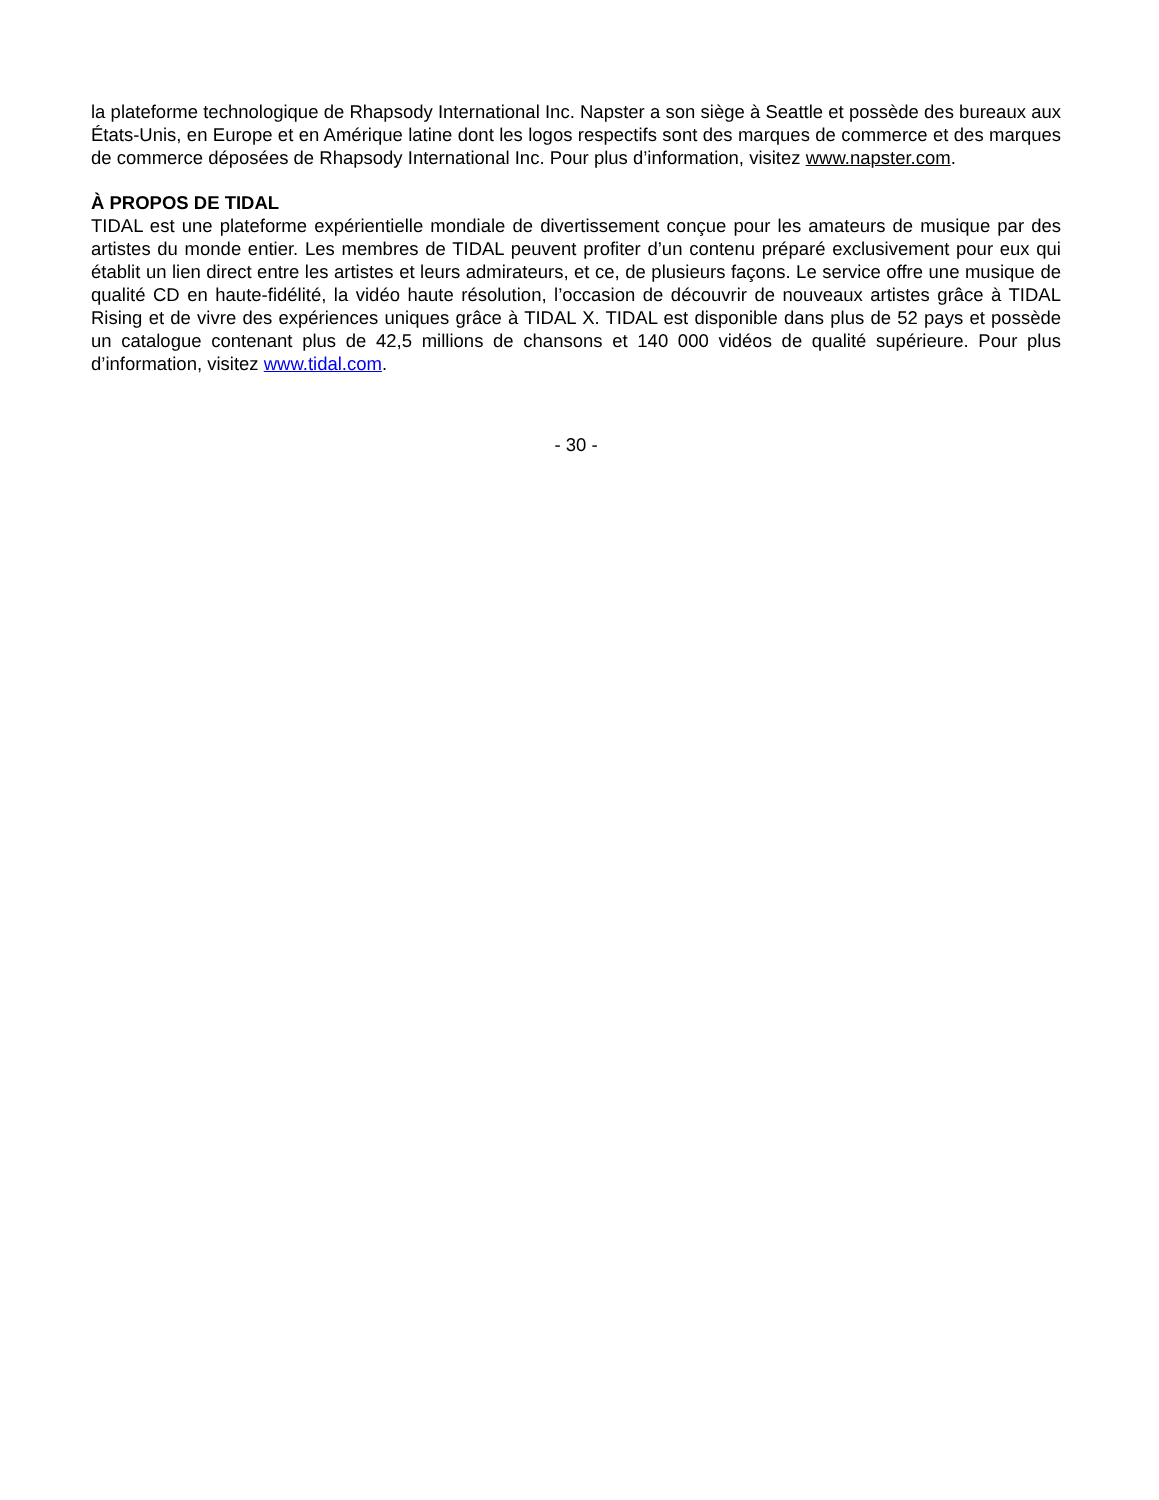la plateforme technologique de Rhapsody International Inc. Napster a son siège à Seattle et possède des bureaux aux États-Unis, en Europe et en Amérique latine dont les logos respectifs sont des marques de commerce et des marques de commerce déposées de Rhapsody International Inc. Pour plus d’information, visitez www.napster.com.
À PROPOS DE TIDAL
TIDAL est une plateforme expérientielle mondiale de divertissement conçue pour les amateurs de musique par des artistes du monde entier. Les membres de TIDAL peuvent profiter d’un contenu préparé exclusivement pour eux qui établit un lien direct entre les artistes et leurs admirateurs, et ce, de plusieurs façons. Le service offre une musique de qualité CD en haute-fidélité, la vidéo haute résolution, l’occasion de découvrir de nouveaux artistes grâce à TIDAL Rising et de vivre des expériences uniques grâce à TIDAL X. TIDAL est disponible dans plus de 52 pays et possède un catalogue contenant plus de 42,5 millions de chansons et 140 000 vidéos de qualité supérieure. Pour plus d’information, visitez www.tidal.com.
- 30 -